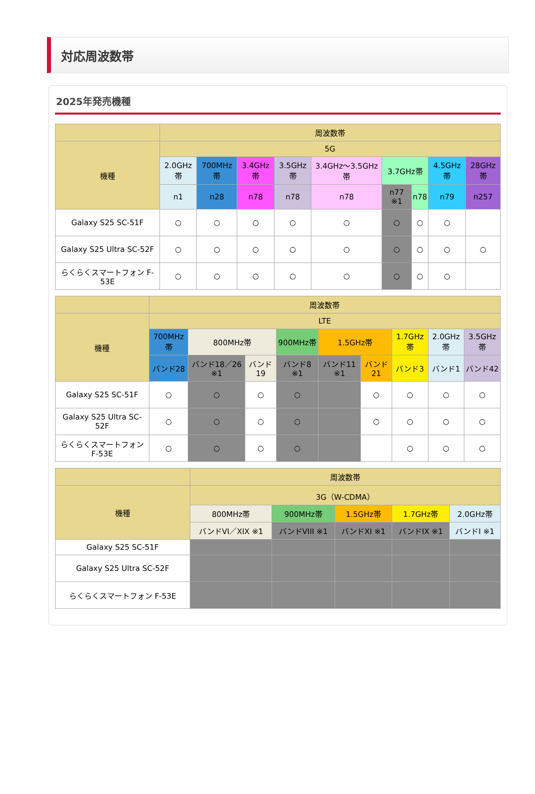対応周波数帯
2025年発売機種
| | 周波数帯 | | | | | | | | |
| --- | --- | --- | --- | --- | --- | --- | --- | --- | --- |
| 機種 | 5G | | | | | | | | |
| | 2.0GHz帯 | 700MHz帯 | 3.4GHz帯 | 3.5GHz帯 | 3.4GHz〜3.5GHz帯 | 3.7GHz帯 | | 4.5GHz帯 | 28GHz帯 |
| | n1 | n28 | n78 | n78 | n78 | n77 ※1 | n78 | n79 | n257 |
| Galaxy S25 SC-51F | ○ | ○ | ○ | ○ | ○ | ○ | ○ | ○ | |
| Galaxy S25 Ultra SC-52F | ○ | ○ | ○ | ○ | ○ | ○ | ○ | ○ | ○ |
| らくらくスマートフォン F-53E | ○ | ○ | ○ | ○ | ○ | ○ | ○ | ○ | |
| | 周波数帯 | | | | | | | | |
| --- | --- | --- | --- | --- | --- | --- | --- | --- | --- |
| 機種 | LTE | | | | | | | | |
| | 700MHz帯 | 800MHz帯 | | 900MHz帯 | 1.5GHz帯 | | 1.7GHz帯 | 2.0GHz帯 | 3.5GHz帯 |
| | バンド28 | バンド18／26 ※1 | バンド19 | バンド8 ※1 | バンド11 ※1 | バンド21 | バンド3 | バンド1 | バンド42 |
| Galaxy S25 SC-51F | ○ | ○ | ○ | ○ | | ○ | ○ | ○ | ○ |
| Galaxy S25 Ultra SC-52F | ○ | ○ | ○ | ○ | | ○ | ○ | ○ | ○ |
| らくらくスマートフォン F-53E | ○ | ○ | ○ | ○ | | | ○ | ○ | ○ |
| | 周波数帯 | | | | |
| --- | --- | --- | --- | --- | --- |
| 機種 | 3G（W-CDMA） | | | | |
| | 800MHz帯 | 900MHz帯 | 1.5GHz帯 | 1.7GHz帯 | 2.0GHz帯 |
| | バンドVI／XIX ※1 | バンドVIII ※1 | バンドXI ※1 | バンドIX ※1 | バンドI ※1 |
| Galaxy S25 SC-51F | | | | | |
| Galaxy S25 Ultra SC-52F | | | | | |
| らくらくスマートフォン F-53E | | | | | |